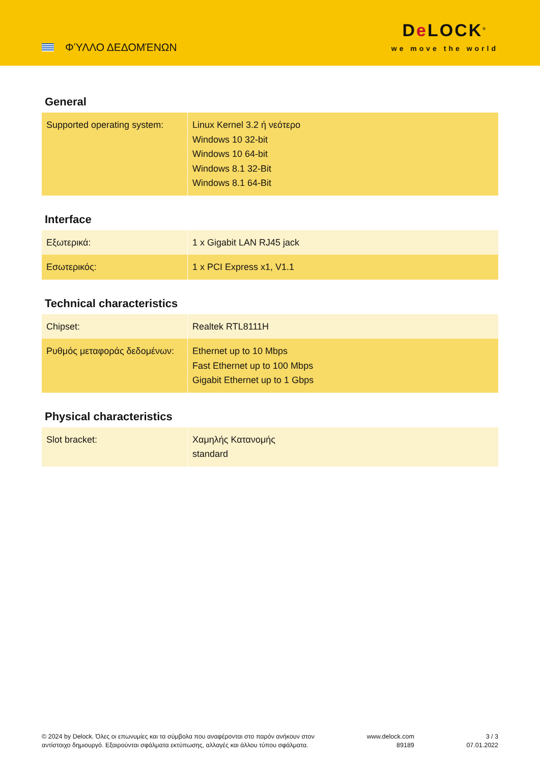ΦΎΛΛΟ ΔΕΔΟΜΈΝΩΝ
De LOCK<sup>®</sup>
we move the world
General
| Supported operating system: | Linux Kernel 3.2 ή νεότερο Windows 10 32-bit Windows 10 64-bit Windows 8.1 32-Bit Windows 8.1 64-Bit |
Interface
| Εξωτερικά: | 1 x Gigabit LAN RJ45 jack |
| Εσωτερικός: | 1 x PCI Express x1, V1.1 |
Technical characteristics
| Chipset: | Realtek RTL8111H |
| Ρυθμός μεταφοράς δεδομένων: | Ethernet up to 10 Mbps Fast Ethernet up to 100 Mbps Gigabit Ethernet up to 1 Gbps |
Physical characteristics
| Slot bracket: | Χαμηλής Κατανομής standard |
© 2024 by Delock. Όλες οι επωνυμίες και τα σύμβολα που αναφέρονται στο παρόν ανήκουν στον
αντίστοιχο δημιουργό. Εξαιρούνται σφάλματα εκτύπωσης, αλλαγές και άλλου τύπου σφάλματα.
www.delock.com
89189
3 / 3
07.01.2022